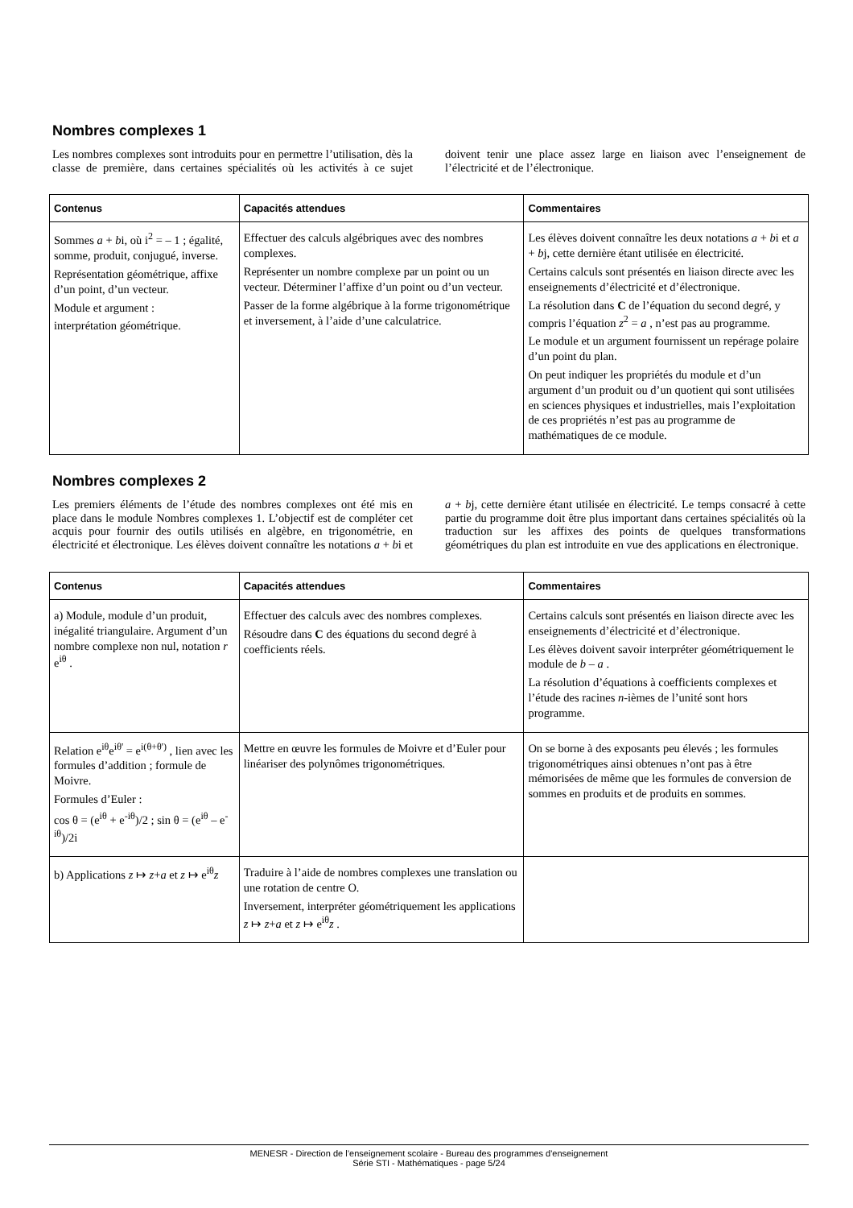Nombres complexes 1
Les nombres complexes sont introduits pour en permettre l’utilisation, dès la classe de première, dans certaines spécialités où les activités à ce sujet doivent tenir une place assez large en liaison avec l’enseignement de l’électricité et de l’électronique.
| Contenus | Capacités attendues | Commentaires |
| --- | --- | --- |
| Sommes a + b i, où i<sup>2</sup> = – 1 ; égalité, somme, produit, conjugué, inverse. Représentation géométrique, affixe d’un point, d’un vecteur. Module et argument : interprétation géométrique. | Effectuer des calculs algébriques avec des nombres complexes. Représenter un nombre complexe par un point ou un vecteur. Déterminer l’affixe d’un point ou d’un vecteur. Passer de la forme algébrique à la forme trigonométrique et inversement, à l’aide d’une calculatrice. | Les élèves doivent connaître les deux notations a + b i et a + b j, cette dernière étant utilisée en électricité. Certains calculs sont présentés en liaison directe avec les enseignements d’électricité et d’électronique. La résolution dans C de l’équation du second degré, y compris l’équation z<sup>2</sup> = a , n’est pas au programme. Le module et un argument fournissent un repérage polaire d’un point du plan. On peut indiquer les propriétés du module et d’un argument d’un produit ou d’un quotient qui sont utilisées en sciences physiques et industrielles, mais l’exploitation de ces propriétés n’est pas au programme de mathématiques de ce module. |
Nombres complexes 2
Les premiers éléments de l’étude des nombres complexes ont été mis en place dans le module Nombres complexes 1. L’objectif est de compléter cet acquis pour fournir des outils utilisés en algèbre, en trigonométrie, en électricité et électronique. Les élèves doivent connaître les notations a + bi et a + bj, cette dernière étant utilisée en électricité. Le temps consacré à cette partie du programme doit être plus important dans certaines spécialités où la traduction sur les affixes des points de quelques transformations géométriques du plan est introduite en vue des applications en électronique.
| Contenus | Capacités attendues | Commentaires |
| --- | --- | --- |
| a) Module, module d’un produit, inégalité triangulaire. Argument d’un nombre complexe non nul, notation r e<sup>iθ</sup> . | Effectuer des calculs avec des nombres complexes. Résoudre dans C des équations du second degré à coefficients réels. | Certains calculs sont présentés en liaison directe avec les enseignements d’électricité et d’électronique. Les élèves doivent savoir interpréter géométriquement le module de b – a . La résolution d’équations à coefficients complexes et l’étude des racines n -ièmes de l’unité sont hors programme. |
| Relation e<sup>iθ</sup>e<sup>iθ'</sup> = e<sup>i(θ+θ')</sup> , lien avec les formules d’addition ; formule de Moivre. Formules d’Euler : cos θ = (e<sup>iθ</sup> + e<sup>-iθ</sup>)/2 ; sin θ = (e<sup>iθ</sup> – e<sup>-iθ</sup>)/2i | Mettre en œuvre les formules de Moivre et d’Euler pour linéariser des polynômes trigonométriques. | On se borne à des exposants peu élevés ; les formules trigonométriques ainsi obtenues n’ont pas à être mémorisées de même que les formules de conversion de sommes en produits et de produits en sommes. |
| b) Applications z ↦ z + a et z ↦ e<sup>iθ</sup> z | Traduire à l’aide de nombres complexes une translation ou une rotation de centre O. Inversement, interpréter géométriquement les applications z ↦ z + a et z ↦ e<sup>iθ</sup> z . | |
MENESR - Direction de l’enseignement scolaire - Bureau des programmes d'enseignement
Série STI - Mathématiques - page 5/24